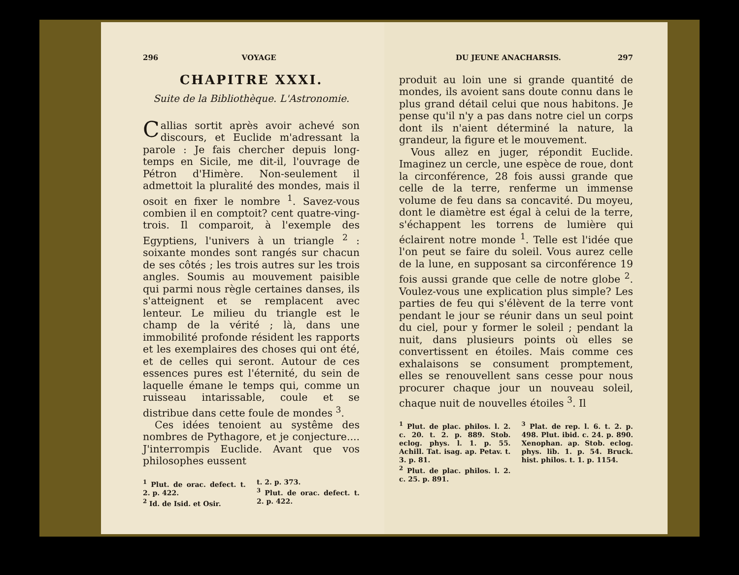296 VOYAGE
CHAPITRE XXXI.
Suite de la Bibliothèque. L'Astronomie.
Callias sortit après avoir achevé son discours, et Euclide m'adressant la parole : Je fais chercher depuis long-temps en Sicile, me dit-il, l'ouvrage de Pétron d'Himère. Non-seulement il admettoit la pluralité des mondes, mais il osoit en fixer le nombre <sup>1</sup>. Savez-vous combien il en comptoit? cent quatre-ving-trois. Il comparoit, à l'exemple des Egyptiens, l'univers à un triangle <sup>2</sup> : soixante mondes sont rangés sur chacun de ses côtés ; les trois autres sur les trois angles. Soumis au mouvement paisible qui parmi nous règle certaines danses, ils s'atteignent et se remplacent avec lenteur. Le milieu du triangle est le champ de la vérité ; là, dans une immobilité profonde résident les rapports et les exemplaires des choses qui ont été, et de celles qui seront. Autour de ces essences pures est l'éternité, du sein de laquelle émane le temps qui, comme un ruisseau intarissable, coule et se distribue dans cette foule de mondes <sup>3</sup>.
Ces idées tenoient au systême des nombres de Pythagore, et je conjecture.... J'interrompis Euclide. Avant que vos philosophes eussent
<sup>1</sup> Plut. de orac. defect. t. 2. p. 422.
<sup>2</sup> Id. de Isid. et Osir.
t. 2. p. 373.
<sup>3</sup> Plut. de orac. defect. t. 2. p. 422.
DU JEUNE ANACHARSIS. 297
produit au loin une si grande quantité de mondes, ils avoient sans doute connu dans le plus grand détail celui que nous habitons. Je pense qu'il n'y a pas dans notre ciel un corps dont ils n'aient déterminé la nature, la grandeur, la figure et le mouvement.
Vous allez en juger, répondit Euclide. Imaginez un cercle, une espèce de roue, dont la circonférence, 28 fois aussi grande que celle de la terre, renferme un immense volume de feu dans sa concavité. Du moyeu, dont le diamètre est égal à celui de la terre, s'échappent les torrens de lumière qui éclairent notre monde <sup>1</sup>. Telle est l'idée que l'on peut se faire du soleil. Vous aurez celle de la lune, en supposant sa circonférence 19 fois aussi grande que celle de notre globe <sup>2</sup>. Voulez-vous une explication plus simple? Les parties de feu qui s'élèvent de la terre vont pendant le jour se réunir dans un seul point du ciel, pour y former le soleil ; pendant la nuit, dans plusieurs points où elles se convertissent en étoiles. Mais comme ces exhalaisons se consument promptement, elles se renouvellent sans cesse pour nous procurer chaque jour un nouveau soleil, chaque nuit de nouvelles étoiles <sup>3</sup>. Il
<sup>1</sup> Plut. de plac. philos. l. 2. c. 20. t. 2. p. 889. Stob. eclog. phys. l. 1. p. 55. Achill. Tat. isag. ap. Petav. t. 3. p. 81.
<sup>2</sup> Plut. de plac. philos. l. 2. c. 25. p. 891.
<sup>3</sup> Plat. de rep. l. 6. t. 2. p. 498. Plut. ibid. c. 24. p. 890. Xenophan. ap. Stob. eclog. phys. lib. 1. p. 54. Bruck. hist. philos. t. 1. p. 1154.